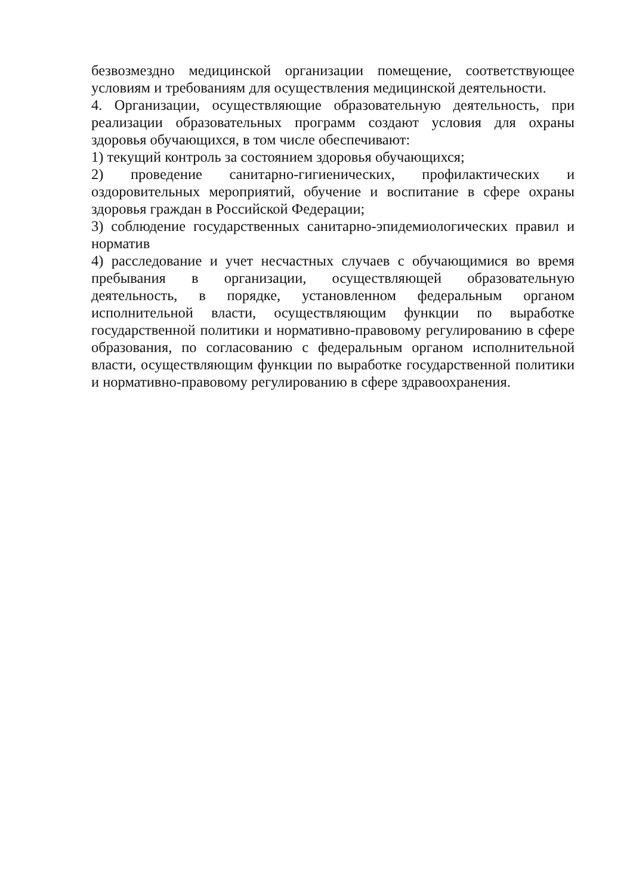безвозмездно медицинской организации помещение, соответствующее условиям и требованиям для осуществления медицинской деятельности.
4. Организации, осуществляющие образовательную деятельность, при реализации образовательных программ создают условия для охраны здоровья обучающихся, в том числе обеспечивают:
1) текущий контроль за состоянием здоровья обучающихся;
2) проведение санитарно-гигиенических, профилактических и оздоровительных мероприятий, обучение и воспитание в сфере охраны здоровья граждан в Российской Федерации;
3) соблюдение государственных санитарно-эпидемиологических правил и норматив
4) расследование и учет несчастных случаев с обучающимися во время пребывания в организации, осуществляющей образовательную деятельность, в порядке, установленном федеральным органом исполнительной власти, осуществляющим функции по выработке государственной политики и нормативно-правовому регулированию в сфере образования, по согласованию с федеральным органом исполнительной власти, осуществляющим функции по выработке государственной политики и нормативно-правовому регулированию в сфере здравоохранения.